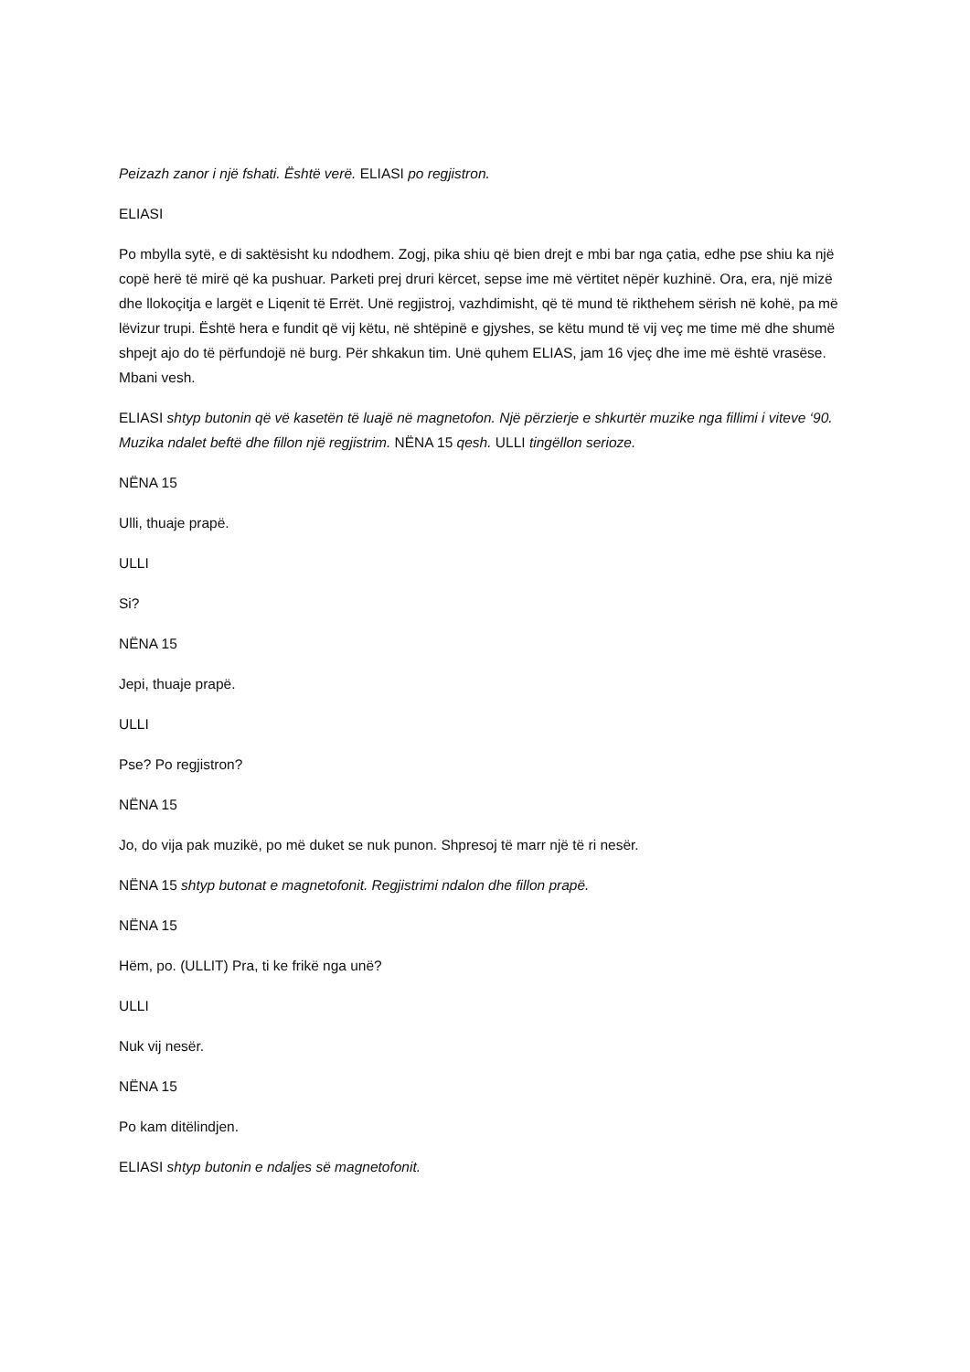Peizazh zanor i një fshati. Është verë. ELIASI po regjistron.
ELIASI
Po mbylla sytë, e di saktësisht ku ndodhem. Zogj, pika shiu që bien drejt e mbi bar nga çatia, edhe pse shiu ka një copë herë të mirë që ka pushuar. Parketi prej druri kërcet, sepse ime më vërtitet nëpër kuzhinë. Ora, era, një mizë dhe llokoçitja e largët e Liqenit të Errët. Unë regjistroj, vazhdimisht, që të mund të rikthehem sërish në kohë, pa më lëvizur trupi. Është hera e fundit që vij këtu, në shtëpinë e gjyshes, se këtu mund të vij veç me time më dhe shumë shpejt ajo do të përfundojë në burg. Për shkakun tim. Unë quhem ELIAS, jam 16 vjeç dhe ime më është vrasëse. Mbani vesh.
ELIASI shtyp butonin që vë kasetën të luajë në magnetofon. Një përzierje e shkurtër muzike nga fillimi i viteve ‘90. Muzika ndalet beftë dhe fillon një regjistrim. NËNA 15 qesh. ULLI tingëllon serioze.
NËNA 15
Ulli, thuaje prapë.
ULLI
Si?
NËNA 15
Jepi, thuaje prapë.
ULLI
Pse? Po regjistron?
NËNA 15
Jo, do vija pak muzikë, po më duket se nuk punon. Shpresoj të marr një të ri nesër.
NËNA 15 shtyp butonat e magnetofonit. Regjistrimi ndalon dhe fillon prapë.
NËNA 15
Hëm, po. (ULLIT) Pra, ti ke frikë nga unë?
ULLI
Nuk vij nesër.
NËNA 15
Po kam ditëlindjen.
ELIASI shtyp butonin e ndaljes së magnetofonit.